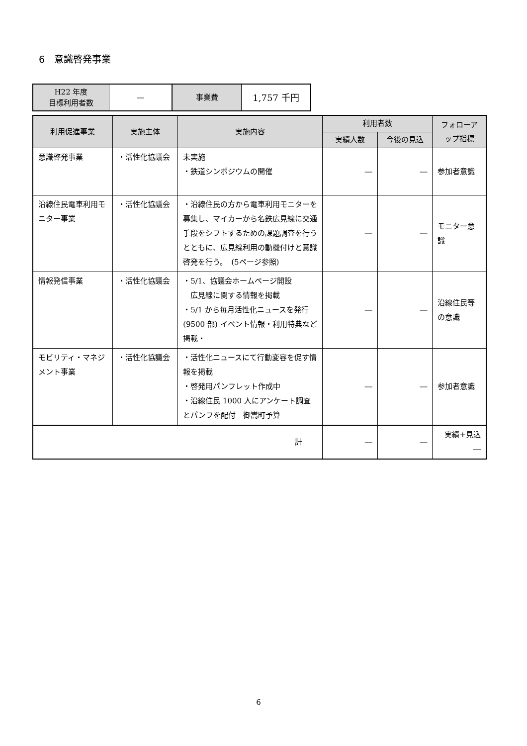6　意識啓発事業
| H22 年度 目標利用者数 | ― | 事業費 | 1,757 千円 |
| 利用促進事業 | 実施主体 | 実施内容 | 利用者数 | | フォローアップ指標 |
| --- | --- | --- | --- | --- | --- |
| | | | 実績人数 | 今後の見込 | |
| 意識啓発事業 | ・活性化協議会 | 未実施 ・鉄道シンポジウムの開催 | ― | ― | 参加者意識 |
| 沿線住民電車利用モニター事業 | ・活性化協議会 | ・沿線住民の方から電車利用モニターを募集し、マイカーから名鉄広見線に交通手段をシフトするための課題調査を行うとともに、広見線利用の動機付けと意識啓発を行う。 (5ページ参照) | ― | ― | モニター意識 |
| 情報発信事業 | ・活性化協議会 | ・5/1、協議会ホームページ開設 広見線に関する情報を掲載 ・5/1 から毎月活性化ニュースを発行(9500 部) イベント情報・利用特典など掲載・ | ― | ― | 沿線住民等の意識 |
| モビリティ・マネジメント事業 | ・活性化協議会 | ・活性化ニュースにて行動変容を促す情報を掲載 ・啓発用パンフレット作成中 ・沿線住民 1000 人にアンケート調査とパンフを配付 御嵩町予算 | ― | ― | 参加者意識 |
| | | 計 | ― | ― | 実績+見込 ― |
6